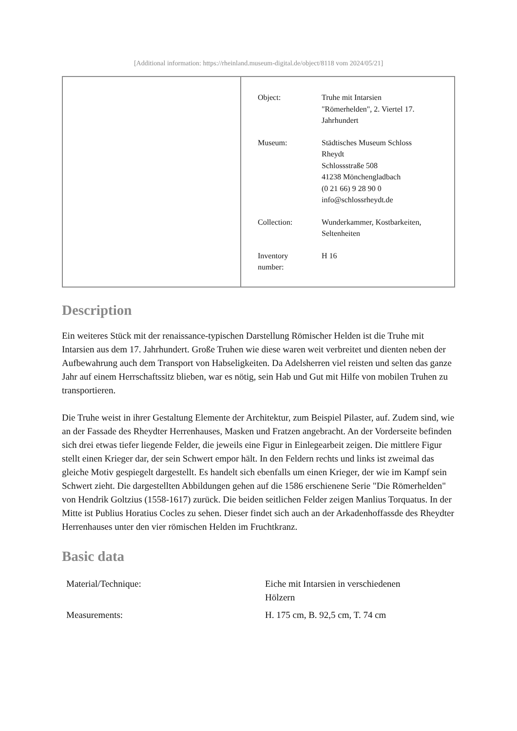[Additional information: https://rheinland.museum-digital.de/object/8118 vom 2024/05/21]
| Object: | Truhe mit Intarsien "Römerhelden", 2. Viertel 17. Jahrhundert |
| Museum: | Städtisches Museum Schloss Rheydt Schlossstraße 508 41238 Mönchengladbach (0 21 66) 9 28 90 0 info@schlossrheydt.de |
| Collection: | Wunderkammer, Kostbarkeiten, Seltenheiten |
| Inventory number: | H 16 |
Description
Ein weiteres Stück mit der renaissance-typischen Darstellung Römischer Helden ist die Truhe mit Intarsien aus dem 17. Jahrhundert. Große Truhen wie diese waren weit verbreitet und dienten neben der Aufbewahrung auch dem Transport von Habseligkeiten. Da Adelsherren viel reisten und selten das ganze Jahr auf einem Herrschaftssitz blieben, war es nötig, sein Hab und Gut mit Hilfe von mobilen Truhen zu transportieren.
Die Truhe weist in ihrer Gestaltung Elemente der Architektur, zum Beispiel Pilaster, auf. Zudem sind, wie an der Fassade des Rheydter Herrenhauses, Masken und Fratzen angebracht. An der Vorderseite befinden sich drei etwas tiefer liegende Felder, die jeweils eine Figur in Einlegearbeit zeigen. Die mittlere Figur stellt einen Krieger dar, der sein Schwert empor hält. In den Feldern rechts und links ist zweimal das gleiche Motiv gespiegelt dargestellt. Es handelt sich ebenfalls um einen Krieger, der wie im Kampf sein Schwert zieht. Die dargestellten Abbildungen gehen auf die 1586 erschienene Serie "Die Römerhelden" von Hendrik Goltzius (1558-1617) zurück. Die beiden seitlichen Felder zeigen Manlius Torquatus. In der Mitte ist Publius Horatius Cocles zu sehen. Dieser findet sich auch an der Arkadenhoffassde des Rheydter Herrenhauses unter den vier römischen Helden im Fruchtkranz.
Basic data
| Material/Technique: | Eiche mit Intarsien in verschiedenen Hölzern |
| Measurements: | H. 175 cm, B. 92,5 cm, T. 74 cm |